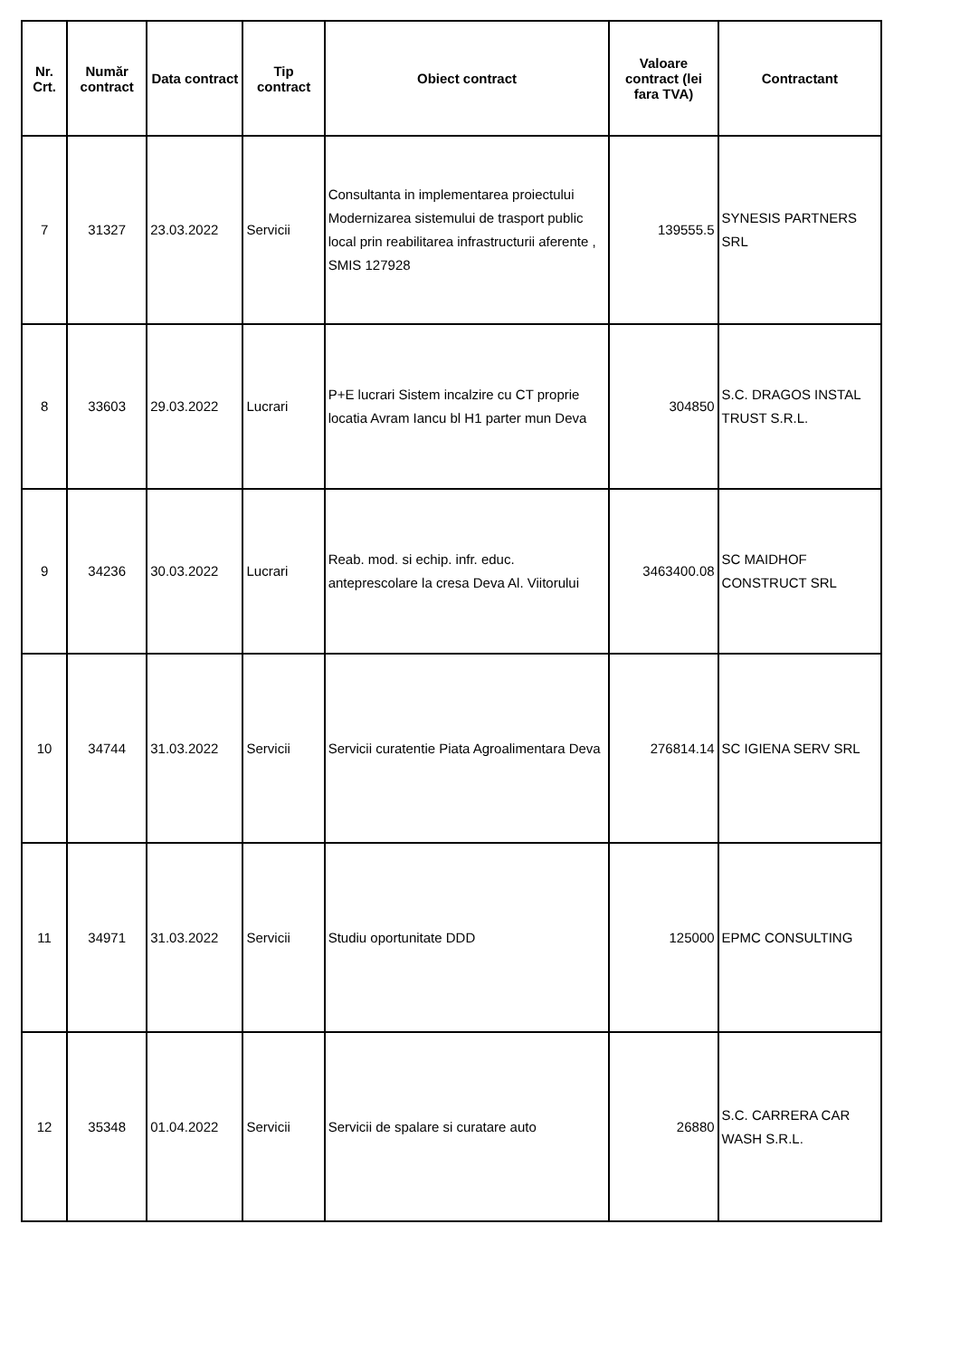| Nr. Crt. | Număr contract | Data contract | Tip contract | Obiect contract | Valoare contract (lei fara TVA) | Contractant |
| --- | --- | --- | --- | --- | --- | --- |
| 7 | 31327 | 23.03.2022 | Servicii | Consultanta in implementarea proiectului Modernizarea sistemului de trasport public local prin reabilitarea infrastructurii aferente , SMIS 127928 | 139555.5 | SYNESIS PARTNERS SRL |
| 8 | 33603 | 29.03.2022 | Lucrari | P+E lucrari Sistem incalzire cu CT proprie locatia Avram Iancu bl H1 parter mun Deva | 304850 | S.C. DRAGOS INSTAL TRUST S.R.L. |
| 9 | 34236 | 30.03.2022 | Lucrari | Reab. mod. si echip. infr. educ. anteprescolare la cresa Deva Al. Viitorului | 3463400.08 | SC MAIDHOF CONSTRUCT SRL |
| 10 | 34744 | 31.03.2022 | Servicii | Servicii curatentie Piata Agroalimentara Deva | 276814.14 | SC IGIENA SERV SRL |
| 11 | 34971 | 31.03.2022 | Servicii | Studiu oportunitate DDD | 125000 | EPMC CONSULTING |
| 12 | 35348 | 01.04.2022 | Servicii | Servicii de spalare si curatare auto | 26880 | S.C. CARRERA CAR WASH S.R.L. |